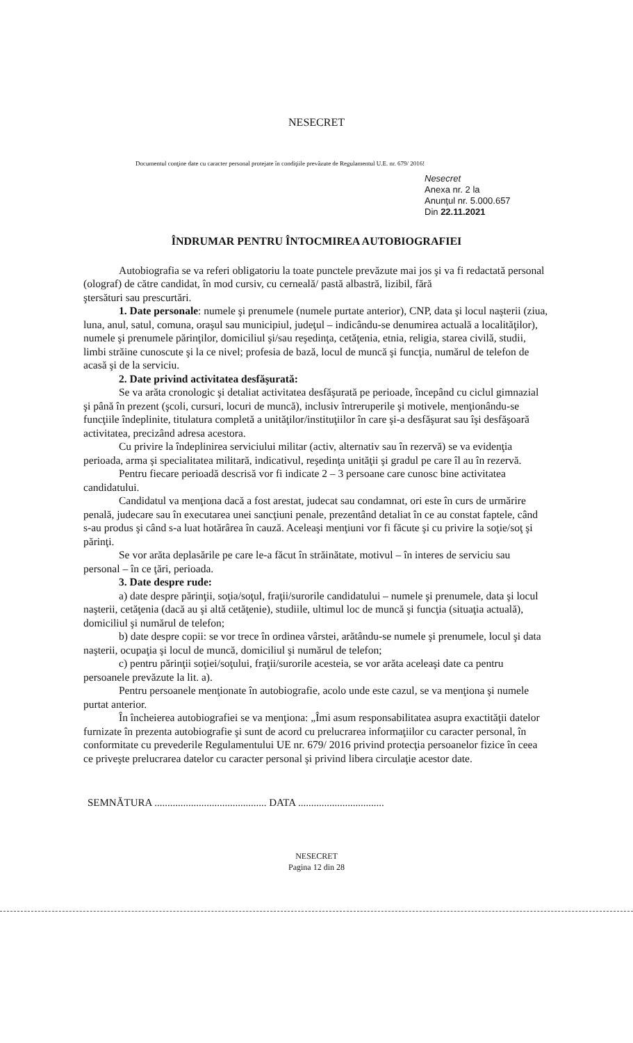NESECRET
Documentul conţine date cu caracter personal protejate în condiţiile prevăzute de Regulamentul U.E. nr. 679/ 2016!
Nesecret
Anexa nr. 2 la
Anunţul nr. 5.000.657
Din 22.11.2021
ÎNDRUMAR PENTRU ÎNTOCMIREA AUTOBIOGRAFIEI
Autobiografia se va referi obligatoriu la toate punctele prevăzute mai jos şi va fi redactată personal (olograf) de către candidat, în mod cursiv, cu cerneală/ pastă albastră, lizibil, fără
ştersături sau prescurtări.
1. Date personale: numele şi prenumele (numele purtate anterior), CNP, data şi locul naşterii (ziua, luna, anul, satul, comuna, oraşul sau municipiul, judeţul – indicându-se denumirea actuală a localităţilor), numele şi prenumele părinţilor, domiciliul şi/sau reşedinţa, cetăţenia, etnia, religia, starea civilă, studii, limbi străine cunoscute şi la ce nivel; profesia de bază, locul de muncă şi funcţia, numărul de telefon de acasă şi de la serviciu.
2. Date privind activitatea desfăşurată:
Se va arăta cronologic şi detaliat activitatea desfăşurată pe perioade, începând cu ciclul gimnazial şi până în prezent (şcoli, cursuri, locuri de muncă), inclusiv întreruperile şi motivele, menţionându-se funcţiile îndeplinite, titulatura completă a unităţilor/instituţiilor în care şi-a desfăşurat sau îşi desfăşoară activitatea, precizând adresa acestora.
Cu privire la îndeplinirea serviciului militar (activ, alternativ sau în rezervă) se va evidenţia perioada, arma şi specialitatea militară, indicativul, reşedinţa unităţii şi gradul pe care îl au în rezervă.
Pentru fiecare perioadă descrisă vor fi indicate 2 – 3 persoane care cunosc bine activitatea candidatului.
Candidatul va menţiona dacă a fost arestat, judecat sau condamnat, ori este în curs de urmărire penală, judecare sau în executarea unei sancţiuni penale, prezentând detaliat în ce au constat faptele, când s-au produs şi când s-a luat hotărârea în cauză. Aceleaşi menţiuni vor fi făcute şi cu privire la soţie/soţ şi părinţi.
Se vor arăta deplasările pe care le-a făcut în străinătate, motivul – în interes de serviciu sau personal – în ce ţări, perioada.
3. Date despre rude:
a) date despre părinţii, soţia/soţul, fraţii/surorile candidatului – numele şi prenumele, data şi locul naşterii, cetăţenia (dacă au şi altă cetăţenie), studiile, ultimul loc de muncă şi funcţia (situaţia actuală), domiciliul şi numărul de telefon;
b) date despre copii: se vor trece în ordinea vârstei, arătându-se numele şi prenumele, locul şi data naşterii, ocupaţia şi locul de muncă, domiciliul şi numărul de telefon;
c) pentru părinţii soţiei/soţului, fraţii/surorile acesteia, se vor arăta aceleaşi date ca pentru persoanele prevăzute la lit. a).
Pentru persoanele menţionate în autobiografie, acolo unde este cazul, se va menţiona şi numele purtat anterior.
În încheierea autobiografiei se va menţiona: „Îmi asum responsabilitatea asupra exactităţii datelor furnizate în prezenta autobiografie şi sunt de acord cu prelucrarea informaţiilor cu caracter personal, în conformitate cu prevederile Regulamentului UE nr. 679/ 2016 privind protecţia persoanelor fizice în ceea ce priveşte prelucrarea datelor cu caracter personal şi privind libera circulaţie acestor date.
SEMNĂTURA ........................................... DATA .................................
NESECRET
Pagina 12 din 28